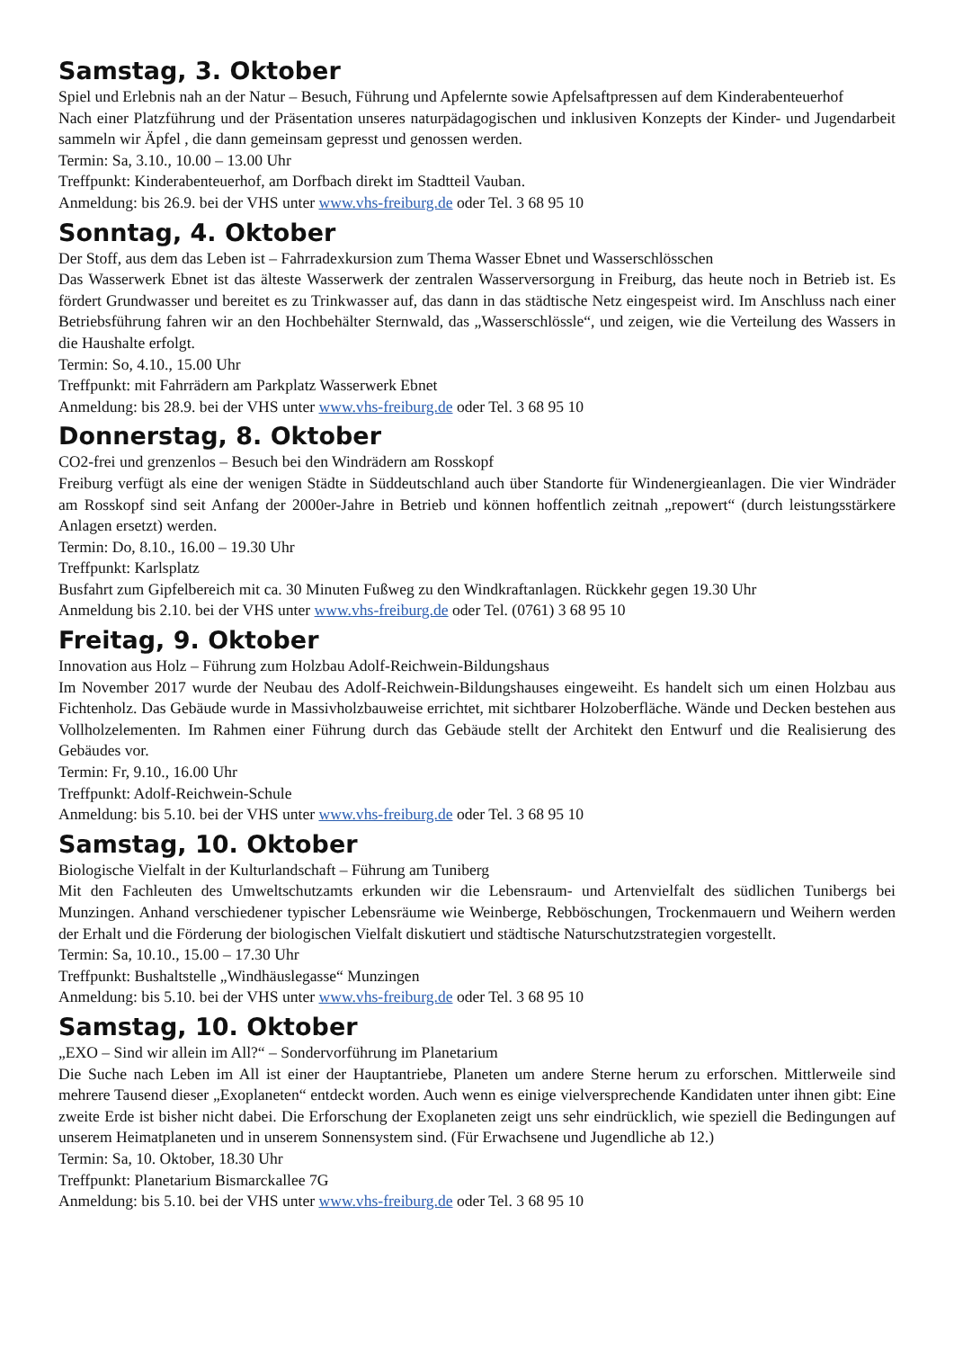Samstag, 3. Oktober
Spiel und Erlebnis nah an der Natur – Besuch, Führung und Apfelernte sowie Apfelsaftpressen auf dem Kinderabenteu­erhof
Nach einer Platzführung und der Präsentation unseres naturpädagogischen und inklusiven Konzepts der Kinder- und Jugendarbeit sammeln wir Äpfel , die dann gemeinsam gepresst und genossen werden.
Termin: Sa, 3.10., 10.00 – 13.00 Uhr
Treffpunkt: Kinderabenteuerhof, am Dorfbach direkt im Stadtteil Vauban.
Anmeldung: bis 26.9. bei der VHS unter www.vhs-freiburg.de oder Tel. 3 68 95 10
Sonntag, 4. Oktober
Der Stoff, aus dem das Leben ist – Fahrradexkursion zum Thema Wasser Ebnet und Wasserschlösschen
Das Wasserwerk Ebnet ist das älteste Wasserwerk der zentralen Wasserversorgung in Freiburg, das heute noch in Betrieb ist. Es fördert Grundwasser und bereitet es zu Trinkwasser auf, das dann in das städtische Netz eingespeist wird. Im Anschluss nach einer Betriebsführung fahren wir an den Hochbehälter Sternwald, das „Wasserschlössle“, und zeigen, wie die Verteilung des Wassers in die Haushalte erfolgt.
Termin: So, 4.10., 15.00 Uhr
Treffpunkt: mit Fahrrädern am Parkplatz Wasserwerk Ebnet
Anmeldung: bis 28.9. bei der VHS unter www.vhs-freiburg.de oder Tel. 3 68 95 10
Donnerstag, 8. Oktober
CO2-frei und grenzenlos – Besuch bei den Windrädern am Rosskopf
Freiburg verfügt als eine der wenigen Städte in Süddeutschland auch über Standorte für Windenergieanlagen. Die vier Windräder am Rosskopf sind seit Anfang der 2000er-Jahre in Betrieb und können hoffentlich zeitnah „repowert“ (durch leistungsstärkere Anlagen ersetzt) werden.
Termin: Do, 8.10., 16.00 – 19.30 Uhr
Treffpunkt: Karlsplatz
Busfahrt zum Gipfelbereich mit ca. 30 Minuten Fußweg zu den Windkraftanlagen. Rückkehr gegen 19.30 Uhr
Anmeldung bis 2.10. bei der VHS unter www.vhs-freiburg.de oder Tel. (0761) 3 68 95 10
Freitag, 9. Oktober
Innovation aus Holz – Führung zum Holzbau Adolf-Reichwein-Bildungshaus
Im November 2017 wurde der Neubau des Adolf-Reichwein-Bildungshauses eingeweiht. Es handelt sich um einen Holzbau aus Fichtenholz. Das Gebäude wurde in Massivholzbauweise errichtet, mit sichtbarer Holzoberfläche. Wände und Decken bestehen aus Vollholzelementen. Im Rahmen einer Führung durch das Gebäude stellt der Architekt den Entwurf und die Realisierung des Gebäudes vor.
Termin: Fr, 9.10., 16.00 Uhr
Treffpunkt: Adolf-Reichwein-Schule
Anmeldung: bis 5.10. bei der VHS unter www.vhs-freiburg.de oder Tel. 3 68 95 10
Samstag, 10. Oktober
Biologische Vielfalt in der Kulturlandschaft – Führung am Tuniberg
Mit den Fachleuten des Umweltschutzamts erkunden wir die Lebensraum- und Artenvielfalt des südlichen Tunibergs bei Munzingen. Anhand verschiedener typischer Lebensräume wie Weinberge, Rebböschungen, Trockenmauern und Weihern werden der Erhalt und die Förderung der biologischen Vielfalt diskutiert und städtische Naturschutzstrategien vorgestellt.
Termin: Sa, 10.10., 15.00 – 17.30 Uhr
Treffpunkt: Bushaltstelle „Windhäuslegasse“ Munzingen
Anmeldung: bis 5.10. bei der VHS unter www.vhs-freiburg.de oder Tel. 3 68 95 10
Samstag, 10. Oktober
„EXO – Sind wir allein im All?“ – Sondervorführung im Planetarium
Die Suche nach Leben im All ist einer der Hauptantriebe, Planeten um andere Sterne herum zu erforschen. Mittlerweile sind mehrere Tausend dieser „Exoplaneten“ entdeckt worden. Auch wenn es einige vielversprechende Kandidaten unter ihnen gibt: Eine zweite Erde ist bisher nicht dabei. Die Erforschung der Exoplaneten zeigt uns sehr eindrücklich, wie speziell die Bedingungen auf unserem Heimatplaneten und in unserem Sonnensystem sind. (Für Erwachsene und Jugendliche ab 12.)
Termin: Sa, 10. Oktober, 18.30 Uhr
Treffpunkt: Planetarium Bismarckallee 7G
Anmeldung: bis 5.10. bei der VHS unter www.vhs-freiburg.de oder Tel. 3 68 95 10